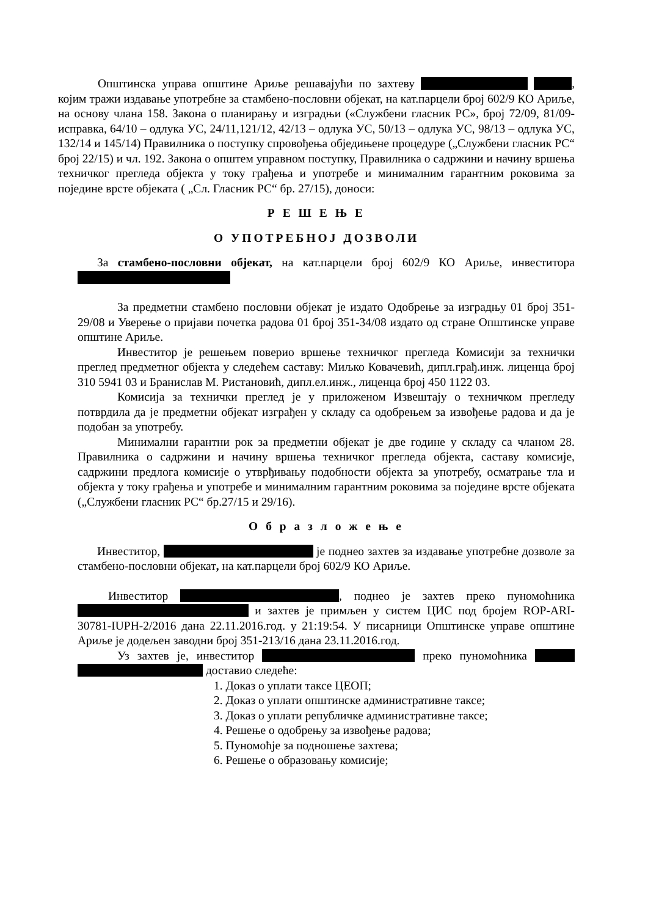Општинска управа општине Ариље решавајући по захтеву , којим тражи издавање употребне за стамбено-пословни објекат, на кат.парцели број 602/9 КО Ариље, на основу члана 158. Закона о планирању и изградњи («Службени гласник РС», број 72/09, 81/09-исправка, 64/10 – одлука УС, 24/11,121/12, 42/13 – одлука УС, 50/13 – одлука УС, 98/13 – одлука УС, 132/14 и 145/14) Правилника о поступку спровођења обједињене процедуре („Службени гласник РС“ број 22/15) и чл. 192. Закона о општем управном поступку, Правилника о садржини и начину вршења техничког прегледа објекта у току грађења и употребе и минималним гарантним роковима за поједине врсте објеката ( „Сл. Гласник РС“ бр. 27/15), доноси:
Р Е Ш Е Њ Е
О УПОТРЕБНОЈ ДОЗВОЛИ
За стамбено-пословни објекат, на кат.парцели број 602/9 КО Ариље, инвеститора
За предметни стамбено пословни објекат је издато Одобрење за изградњу 01 број 351-29/08 и Уверење о пријави почетка радова 01 број 351-34/08 издато од стране Општинске управе општине Ариље.
Инвеститор је решењем поверио вршење техничког прегледа Комисији за технички преглед предметног објекта у следећем саставу: Миљко Ковачевић, дипл.грађ.инж. лиценца број 310 5941 03 и Бранислав М. Ристановић, дипл.ел.инж., лиценца број 450 1122 03.
Комисија за технички преглед је у приложеном Извештају о техничком прегледу потврдила да је предметни објекат изграђен у складу са одобрењем за извођење радова и да је подобан за употребу.
Минимални гарантни рок за предметни објекат је две године у складу са чланом 28. Правилника о садржини и начину вршења техничког прегледа објекта, саставу комисије, садржини предлога комисије о утврђивању подобности објекта за употребу, осматрање тла и објекта у току грађења и употребе и минималним гарантним роковима за поједине врсте објеката („Службени гласник РС“ бр.27/15 и 29/16).
О б р а з л о ж е њ е
Инвеститор, је поднео захтев за издавање употребне дозволе за стамбено-пословни објекат, на кат.парцели број 602/9 КО Ариље.
Инвеститор , поднео је захтев преко пуномоћника и захтев је примљен у систем ЦИС под бројем ROP-ARI-30781-IUPH-2/2016 дана 22.11.2016.год. у 21:19:54. У писарници Општинске управе општине Ариље је додељен заводни број 351-213/16 дана 23.11.2016.год.
Уз захтев је, инвеститор преко пуномоћника доставио следеће:
1. Доказ о уплати таксе ЦЕОП;
2. Доказ о уплати општинске административне таксе;
3. Доказ о уплати републичке административне таксе;
4. Решење о одобрењу за извођење радова;
5. Пуномоћје за подношење захтева;
6. Решење о образовању комисије;